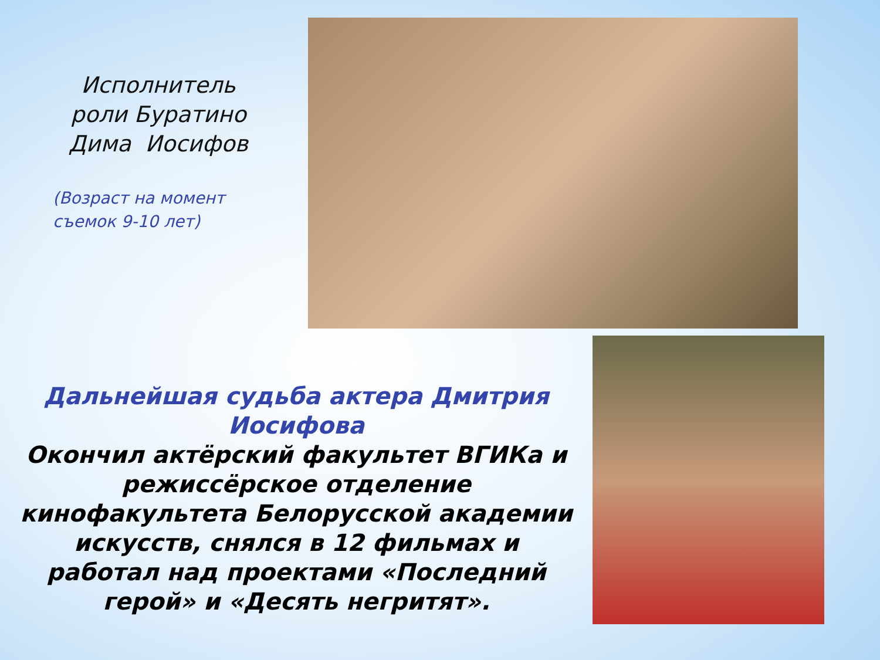Исполнитель роли Буратино Дима Иосифов
(Возраст на момент съемок 9-10 лет)
Дальнейшая судьба актера Дмитрия Иосифова
Окончил актёрский факультет ВГИКа и режиссёрское отделение кинофакультета Белорусской академии искусств, снялся в 12 фильмах и работал над проектами «Последний герой» и «Десять негритят».